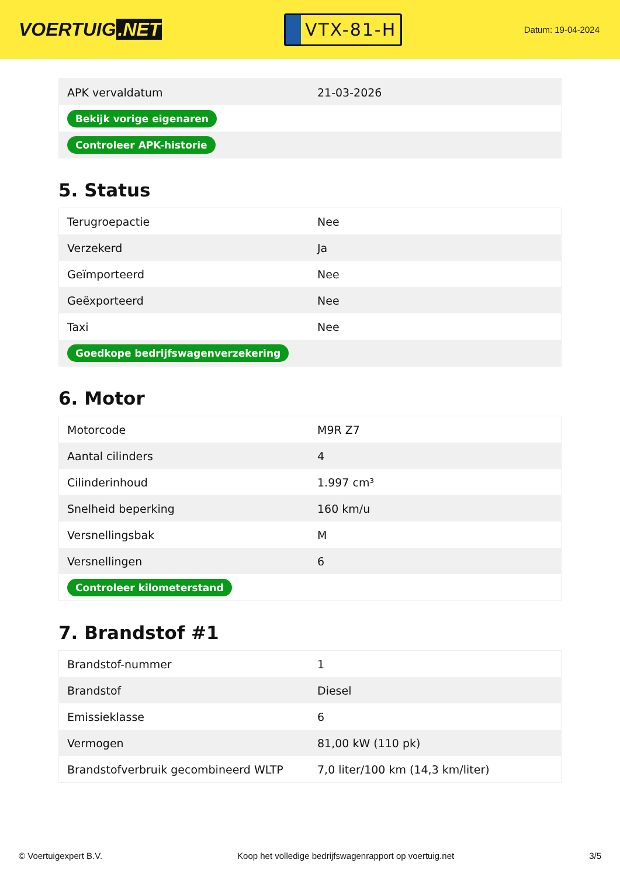VOERTUIG.NET
VTX-81-H
Datum: 19-04-2024
| APK vervaldatum | 21-03-2026 |
| Bekijk vorige eigenaren | |
| Controleer APK-historie | |
5. Status
| Terugroepactie | Nee |
| Verzekerd | Ja |
| Geïmporteerd | Nee |
| Geëxporteerd | Nee |
| Taxi | Nee |
| Goedkope bedrijfswagenverzekering | |
6. Motor
| Motorcode | M9R Z7 |
| Aantal cilinders | 4 |
| Cilinderinhoud | 1.997 cm³ |
| Snelheid beperking | 160 km/u |
| Versnellingsbak | M |
| Versnellingen | 6 |
| Controleer kilometerstand | |
7. Brandstof #1
| Brandstof-nummer | 1 |
| Brandstof | Diesel |
| Emissieklasse | 6 |
| Vermogen | 81,00 kW (110 pk) |
| Brandstofverbruik gecombineerd WLTP | 7,0 liter/100 km (14,3 km/liter) |
© Voertuigexpert B.V. Koop het volledige bedrijfswagenrapport op voertuig.net 3/5